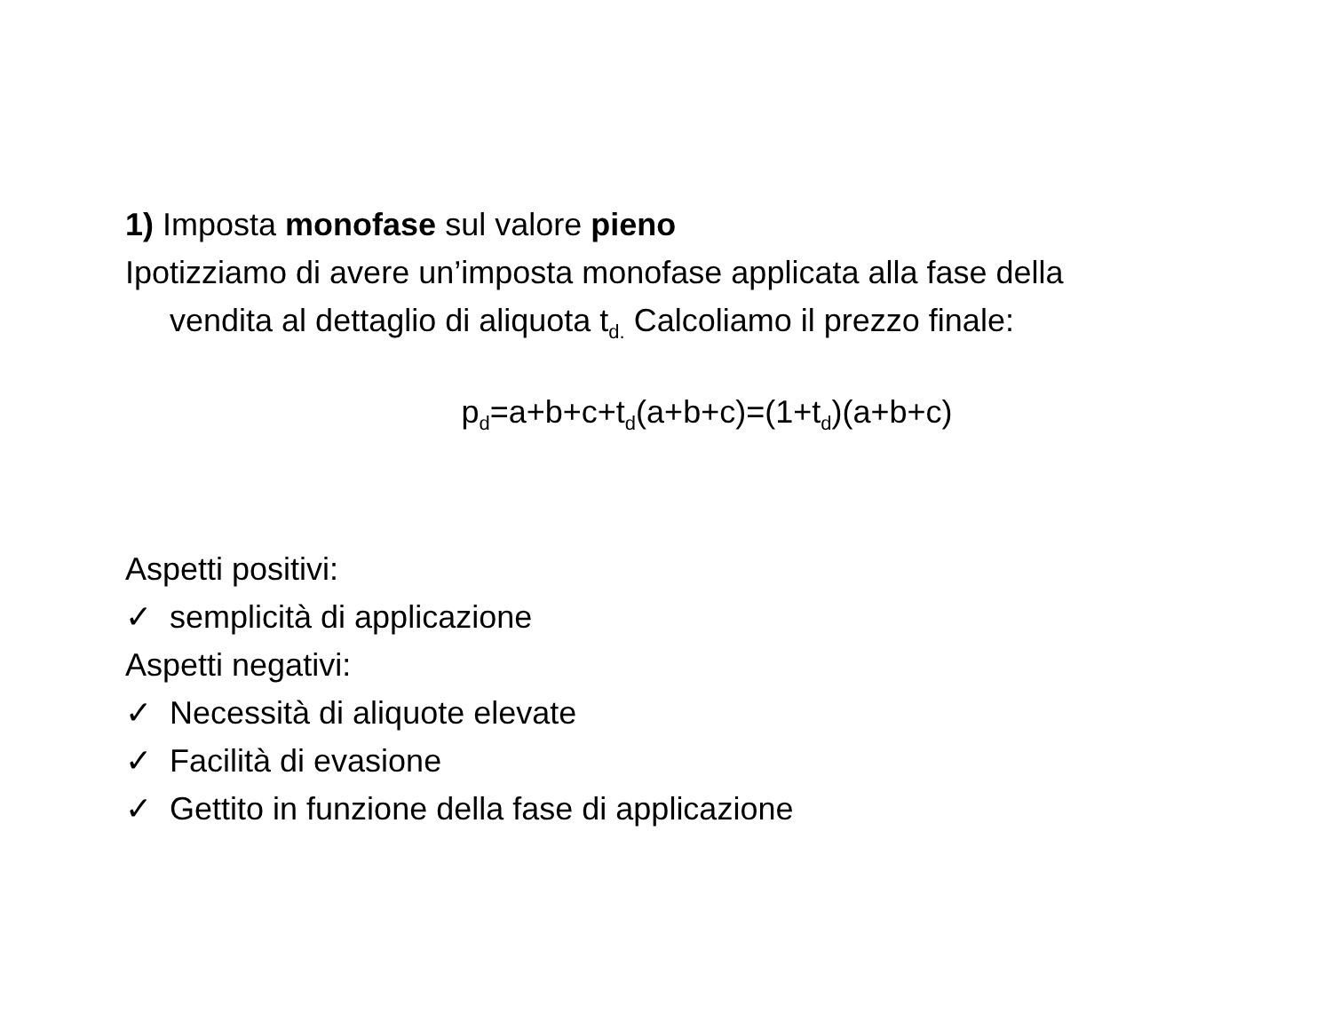1) Imposta monofase sul valore pieno
Ipotizziamo di avere un’imposta monofase applicata alla fase della
vendita al dettaglio di aliquota t<sub>d.</sub> Calcoliamo il prezzo finale:
p<sub>d</sub>=a+b+c+t<sub>d</sub>(a+b+c)=(1+t<sub>d</sub>)(a+b+c)
Aspetti positivi:
✓ semplicità di applicazione
Aspetti negativi:
✓ Necessità di aliquote elevate
✓ Facilità di evasione
✓ Gettito in funzione della fase di applicazione